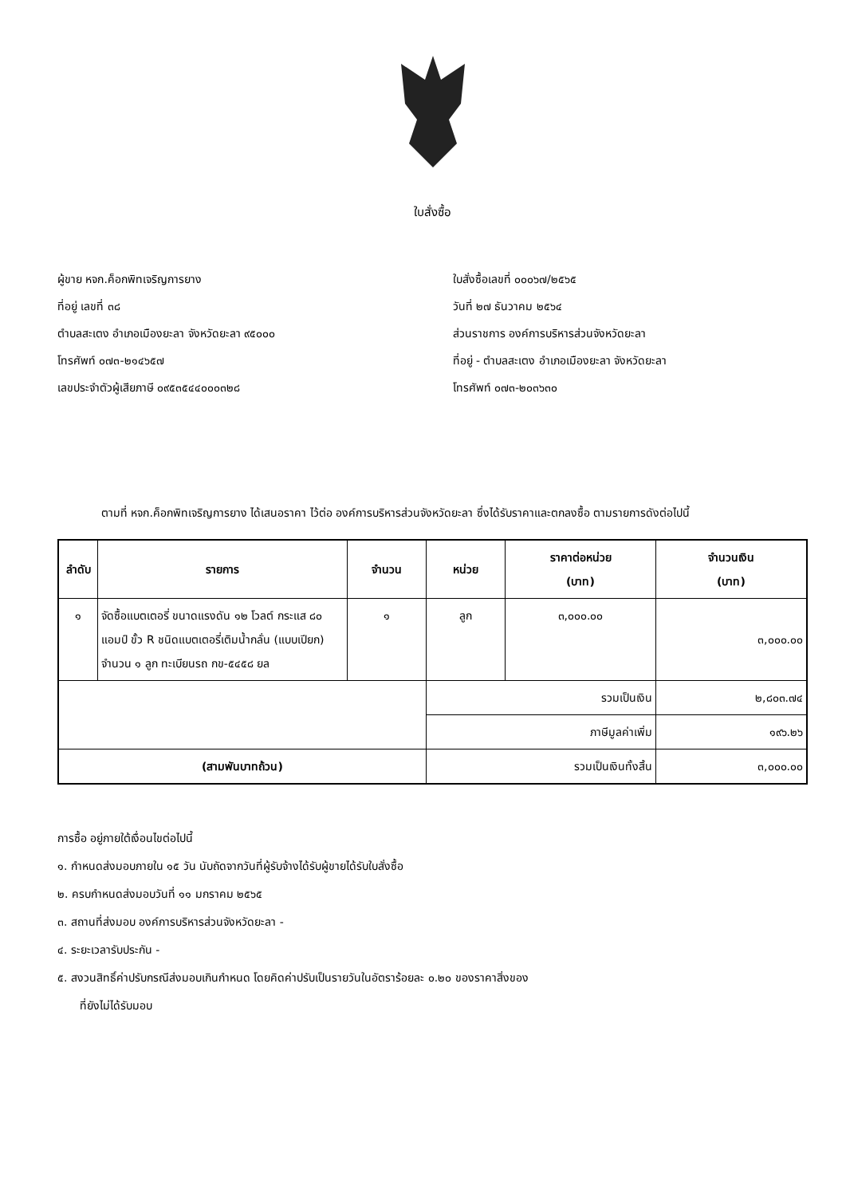ใบสั่งซื้อ
ผู้ขาย หจก.ค็อกพิทเจริญการยาง
ที่อยู่ เลขที่ ๓๘
ตำบลสะเตง อำเภอเมืองยะลา จังหวัดยะลา ๙๕๐๐๐
โทรศัพท์ ๐๗๓-๒๑๔๖๕๗
เลขประจำตัวผู้เสียภาษี ๐๙๕๓๕๔๔๐๐๐๓๒๘
ใบสั่งซื้อเลขที่ ๐๐๐๖๗/๒๕๖๕
วันที่ ๒๗ ธันวาคม ๒๕๖๔
ส่วนราชการ องค์การบริหารส่วนจังหวัดยะลา
ที่อยู่ - ตำบลสะเตง อำเภอเมืองยะลา จังหวัดยะลา
โทรศัพท์ ๐๗๓-๒๐๓๖๓๐
ตามที่ หจก.ค็อกพิทเจริญการยาง ได้เสนอราคา ไว้ต่อ องค์การบริหารส่วนจังหวัดยะลา ซึ่งได้รับราคาและตกลงซื้อ ตามรายการดังต่อไปนี้
| ลำดับ | รายการ | จำนวน | หน่วย | ราคาต่อหน่วย (บาท) | จำนวนเงิน (บาท) |
| --- | --- | --- | --- | --- | --- |
| ๑ | จัดซื้อแบตเตอรี่ ขนาดแรงดัน ๑๒ โวลต์ กระแส ๘๐ แอมป์ ขั้ว R ชนิดแบตเตอรี่เติมน้ำกลั่น (แบบเปียก) จำนวน ๑ ลูก ทะเบียนรถ กข-๕๔๕๘ ยล | ๑ | ลูก | ๓,๐๐๐.๐๐ | ๓,๐๐๐.๐๐ |
| | | | รวมเป็นเงิน | | ๒,๘๐๓.๗๔ |
| | | | ภาษีมูลค่าเพิ่ม | | ๑๙๖.๒๖ |
| (สามพันบาทถ้วน) | | | รวมเป็นเงินทั้งสิ้น | | ๓,๐๐๐.๐๐ |
การซื้อ อยู่ภายใต้เงื่อนไขต่อไปนี้
๑. กำหนดส่งมอบภายใน ๑๕ วัน นับถัดจากวันที่ผู้รับจ้างได้รับผู้ขายได้รับใบสั่งซื้อ
๒. ครบกำหนดส่งมอบวันที่ ๑๑ มกราคม ๒๕๖๕
๓. สถานที่ส่งมอบ องค์การบริหารส่วนจังหวัดยะลา -
๔. ระยะเวลารับประกัน -
๕. สงวนสิทธิ์ค่าปรับกรณีส่งมอบเกินกำหนด โดยคิดค่าปรับเป็นรายวันในอัตราร้อยละ ๐.๒๐ ของราคาสิ่งของ
ที่ยังไม่ได้รับมอบ